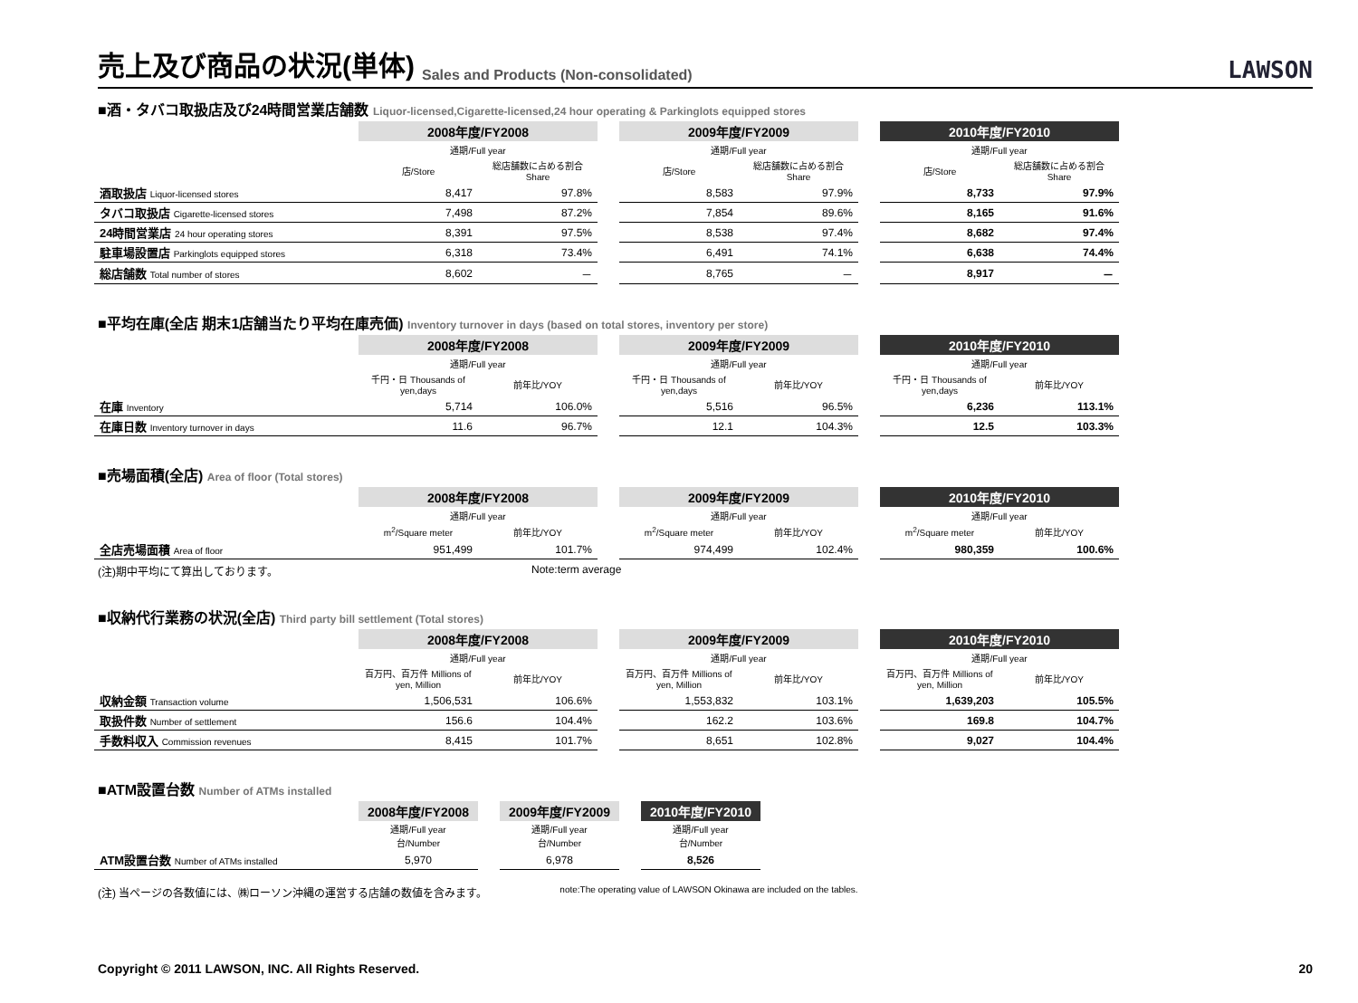売上及び商品の状況(単体)
Sales and Products (Non-consolidated) LAWSON
■酒・タバコ取扱店及び24時間営業店舗数 Liquor-licensed,Cigarette-licensed,24 hour operating & Parkinglots equipped stores
| | 2008年度/FY2008 | | | 2009年度/FY2009 | | | 2010年度/FY2010 | |
| --- | --- | --- | --- | --- | --- | --- | --- | --- |
| | 通期/Full year | | | 通期/Full year | | | 通期/Full year | |
| | 店/Store | 総店舗数に占める割合 Share | | 店/Store | 総店舗数に占める割合 Share | | 店/Store | 総店舗数に占める割合 Share |
| 酒取扱店 Liquor-licensed stores | 8,417 | 97.8% | | 8,583 | 97.9% | | 8,733 | 97.9% |
| タバコ取扱店 Cigarette-licensed stores | 7,498 | 87.2% | | 7,854 | 89.6% | | 8,165 | 91.6% |
| 24時間営業店 24 hour operating stores | 8,391 | 97.5% | | 8,538 | 97.4% | | 8,682 | 97.4% |
| 駐車場設置店 Parkinglots equipped stores | 6,318 | 73.4% | | 6,491 | 74.1% | | 6,638 | 74.4% |
| 総店舗数 Total number of stores | 8,602 | － | | 8,765 | － | | 8,917 | － |
■平均在庫(全店 期末1店舗当たり平均在庫売価) Inventory turnover in days (based on total stores, inventory per store)
| | 2008年度/FY2008 | | | 2009年度/FY2009 | | | 2010年度/FY2010 | |
| --- | --- | --- | --- | --- | --- | --- | --- | --- |
| | 通期/Full year | | | 通期/Full year | | | 通期/Full year | |
| | 千円・日 Thousands of yen,days | 前年比/YOY | | 千円・日 Thousands of yen,days | 前年比/YOY | | 千円・日 Thousands of yen,days | 前年比/YOY |
| 在庫 Inventory | 5,714 | 106.0% | | 5,516 | 96.5% | | 6,236 | 113.1% |
| 在庫日数 Inventory turnover in days | 11.6 | 96.7% | | 12.1 | 104.3% | | 12.5 | 103.3% |
■売場面積(全店) Area of floor (Total stores)
| | 2008年度/FY2008 | | | 2009年度/FY2009 | | | 2010年度/FY2010 | |
| --- | --- | --- | --- | --- | --- | --- | --- | --- |
| | 通期/Full year | | | 通期/Full year | | | 通期/Full year | |
| | m<sup>2</sup>/Square meter | 前年比/YOY | | m<sup>2</sup>/Square meter | 前年比/YOY | | m<sup>2</sup>/Square meter | 前年比/YOY |
| 全店売場面積 Area of floor | 951,499 | 101.7% | | 974,499 | 102.4% | | 980,359 | 100.6% |
(注)期中平均にて算出しております。 Note:term average
■収納代行業務の状況(全店) Third party bill settlement (Total stores)
| | 2008年度/FY2008 | | | 2009年度/FY2009 | | | 2010年度/FY2010 | |
| --- | --- | --- | --- | --- | --- | --- | --- | --- |
| | 通期/Full year | | | 通期/Full year | | | 通期/Full year | |
| | 百万円、百万件 Millions of yen, Million | 前年比/YOY | | 百万円、百万件 Millions of yen, Million | 前年比/YOY | | 百万円、百万件 Millions of yen, Million | 前年比/YOY |
| 収納金額 Transaction volume | 1,506,531 | 106.6% | | 1,553,832 | 103.1% | | 1,639,203 | 105.5% |
| 取扱件数 Number of settlement | 156.6 | 104.4% | | 162.2 | 103.6% | | 169.8 | 104.7% |
| 手数料収入 Commission revenues | 8,415 | 101.7% | | 8,651 | 102.8% | | 9,027 | 104.4% |
■ATM設置台数 Number of ATMs installed
| | 2008年度/FY2008 | | 2009年度/FY2009 | | 2010年度/FY2010 |
| --- | --- | --- | --- | --- | --- |
| | 通期/Full year 台/Number | | 通期/Full year 台/Number | | 通期/Full year 台/Number |
| ATM設置台数 Number of ATMs installed | 5,970 | | 6,978 | | 8,526 |
(注) 当ページの各数値には、㈱ローソン沖縄の運営する店舗の数値を含みます。 note:The operating value of LAWSON Okinawa are included on the tables.
Copyright © 2011 LAWSON, INC. All Rights Reserved. 20